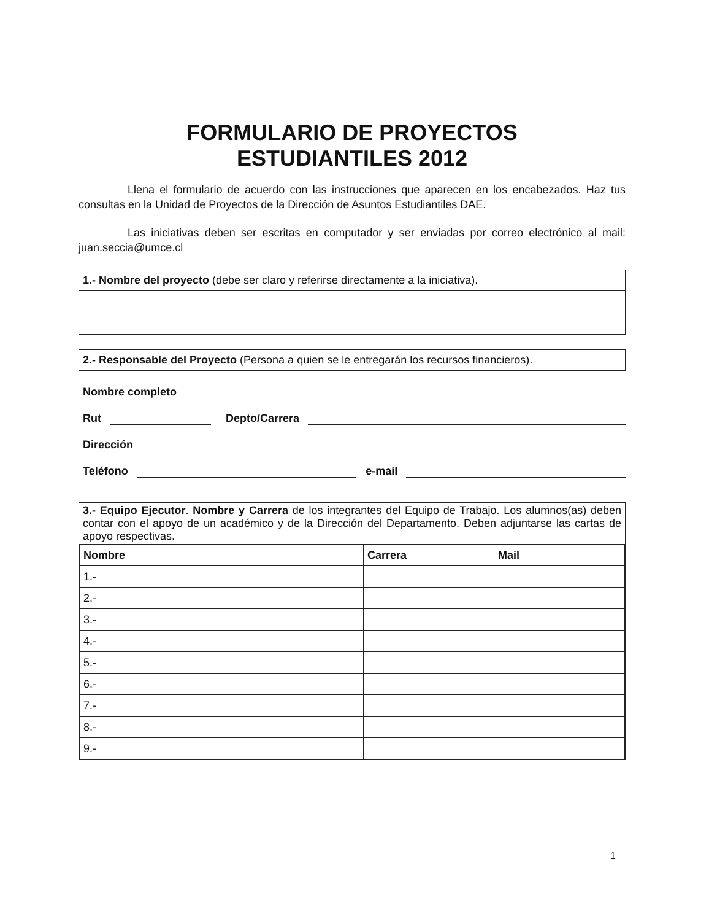FORMULARIO DE PROYECTOS
ESTUDIANTILES 2012
Llena el formulario de acuerdo con las instrucciones que aparecen en los encabezados. Haz tus consultas en la Unidad de Proyectos de la Dirección de Asuntos Estudiantiles DAE.
Las iniciativas deben ser escritas en computador y ser enviadas por correo electrónico al mail: juan.seccia@umce.cl
1.- Nombre del proyecto (debe ser claro y referirse directamente a la iniciativa).
2.- Responsable del Proyecto (Persona a quien se le entregarán los recursos financieros).
Nombre completo
Rut Depto/Carrera
Dirección
Teléfono e-mail
3.- Equipo Ejecutor. Nombre y Carrera de los integrantes del Equipo de Trabajo. Los alumnos(as) deben contar con el apoyo de un académico y de la Dirección del Departamento. Deben adjuntarse las cartas de apoyo respectivas.
| Nombre | Carrera | Mail |
| --- | --- | --- |
| 1.- | | |
| 2.- | | |
| 3.- | | |
| 4.- | | |
| 5.- | | |
| 6.- | | |
| 7.- | | |
| 8.- | | |
| 9.- | | |
1